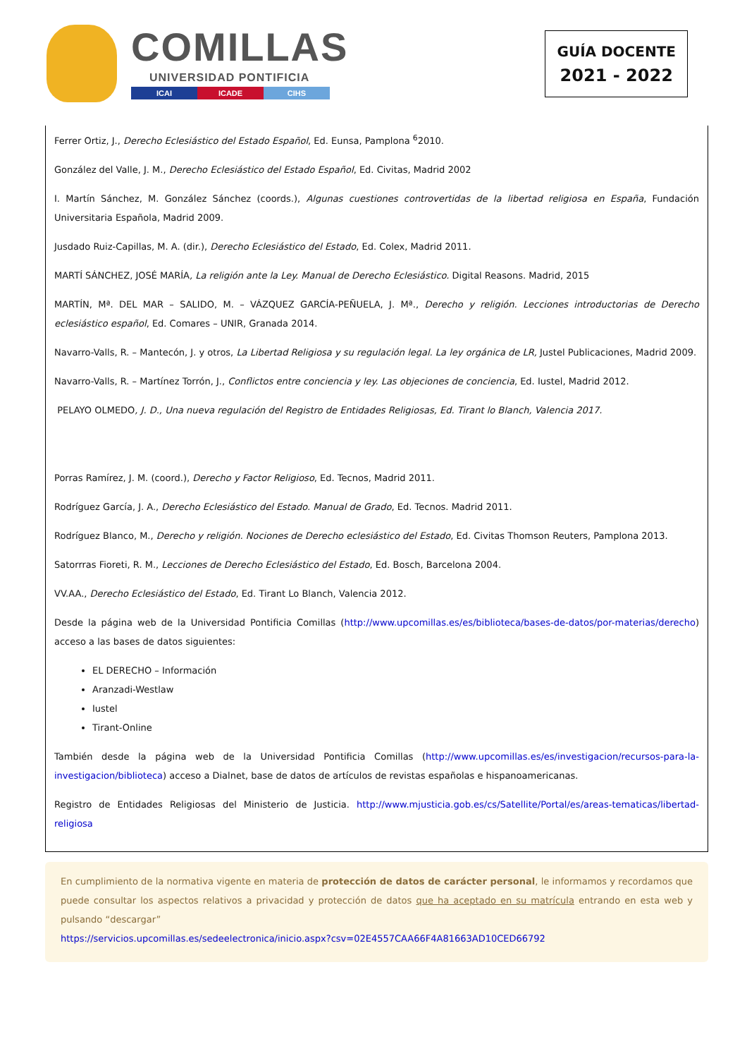COMILLAS
UNIVERSIDAD PONTIFICIA
ICAI ICADE CIHS
GUÍA DOCENTE
2021 - 2022
Ferrer Ortiz, J., Derecho Eclesiástico del Estado Español, Ed. Eunsa, Pamplona <sup>6</sup>2010.
González del Valle, J. M., Derecho Eclesiástico del Estado Español, Ed. Civitas, Madrid 2002
I. Martín Sánchez, M. González Sánchez (coords.), Algunas cuestiones controvertidas de la libertad religiosa en España, Fundación Universitaria Española, Madrid 2009.
Jusdado Ruiz-Capillas, M. A. (dir.), Derecho Eclesiástico del Estado, Ed. Colex, Madrid 2011.
MARTÍ SÁNCHEZ, JOSÉ MARÍA, La religión ante la Ley. Manual de Derecho Eclesiástico. Digital Reasons. Madrid, 2015
MARTÍN, Mª. DEL MAR – SALIDO, M. – VÁZQUEZ GARCÍA-PEÑUELA, J. Mª., Derecho y religión. Lecciones introductorias de Derecho eclesiástico español, Ed. Comares – UNIR, Granada 2014.
Navarro-Valls, R. – Mantecón, J. y otros, La Libertad Religiosa y su regulación legal. La ley orgánica de LR, Justel Publicaciones, Madrid 2009.
Navarro-Valls, R. – Martínez Torrón, J., Conflictos entre conciencia y ley. Las objeciones de conciencia, Ed. Iustel, Madrid 2012.
PELAYO OLMEDO, J. D., Una nueva regulación del Registro de Entidades Religiosas, Ed. Tirant lo Blanch, Valencia 2017.
Porras Ramírez, J. M. (coord.), Derecho y Factor Religioso, Ed. Tecnos, Madrid 2011.
Rodríguez García, J. A., Derecho Eclesiástico del Estado. Manual de Grado, Ed. Tecnos. Madrid 2011.
Rodríguez Blanco, M., Derecho y religión. Nociones de Derecho eclesiástico del Estado, Ed. Civitas Thomson Reuters, Pamplona 2013.
Satorrras Fioreti, R. M., Lecciones de Derecho Eclesiástico del Estado, Ed. Bosch, Barcelona 2004.
VV.AA., Derecho Eclesiástico del Estado, Ed. Tirant Lo Blanch, Valencia 2012.
Desde la página web de la Universidad Pontificia Comillas (http://www.upcomillas.es/es/biblioteca/bases-de-datos/por-materias/derecho) acceso a las bases de datos siguientes:
EL DERECHO – Información
Aranzadi-Westlaw
Iustel
Tirant-Online
También desde la página web de la Universidad Pontificia Comillas (http://www.upcomillas.es/es/investigacion/recursos-para-la-investigacion/biblioteca) acceso a Dialnet, base de datos de artículos de revistas españolas e hispanoamericanas.
Registro de Entidades Religiosas del Ministerio de Justicia. http://www.mjusticia.gob.es/cs/Satellite/Portal/es/areas-tematicas/libertad-religiosa
En cumplimiento de la normativa vigente en materia de protección de datos de carácter personal, le informamos y recordamos que puede consultar los aspectos relativos a privacidad y protección de datos que ha aceptado en su matrícula entrando en esta web y pulsando “descargar”
https://servicios.upcomillas.es/sedeelectronica/inicio.aspx?csv=02E4557CAA66F4A81663AD10CED66792